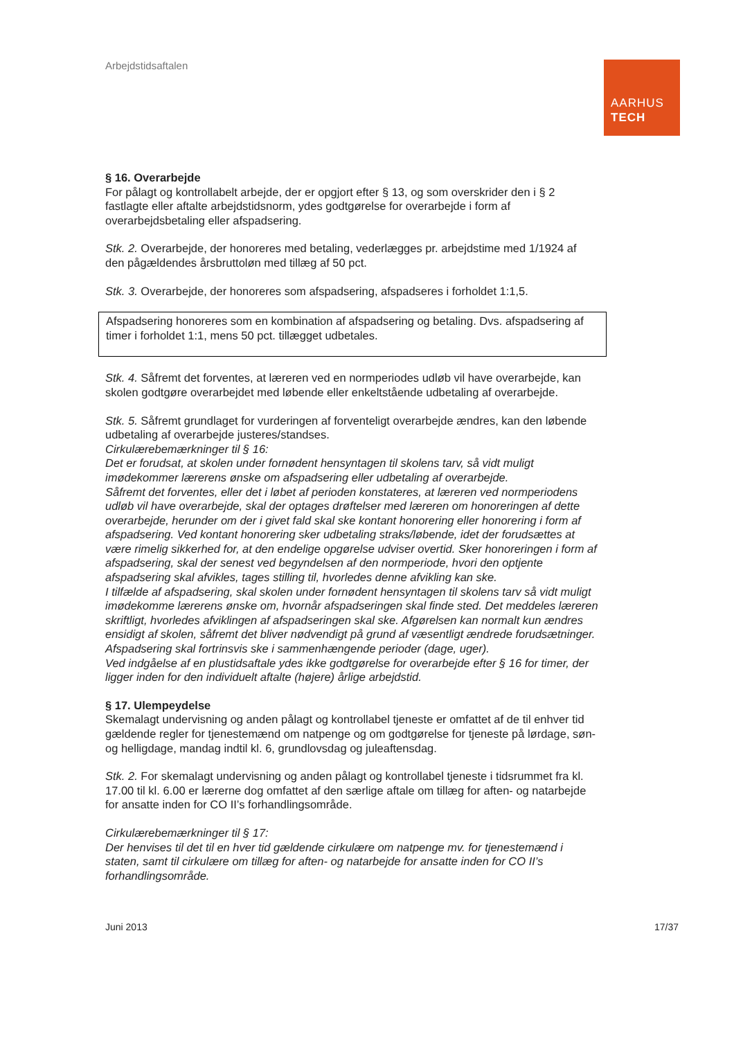Arbejdstidsaftalen
AARHUS
TECH
§ 16. Overarbejde
For pålagt og kontrollabelt arbejde, der er opgjort efter § 13, og som overskrider den i § 2 fastlagte eller aftalte arbejdstidsnorm, ydes godtgørelse for overarbejde i form af overarbejdsbetaling eller afspadsering.
Stk. 2. Overarbejde, der honoreres med betaling, vederlægges pr. arbejdstime med 1/1924 af den pågældendes årsbruttoløn med tillæg af 50 pct.
Stk. 3. Overarbejde, der honoreres som afspadsering, afspadseres i forholdet 1:1,5.
Afspadsering honoreres som en kombination af afspadsering og betaling. Dvs. afspadsering af timer i forholdet 1:1, mens 50 pct. tillægget udbetales.
Stk. 4. Såfremt det forventes, at læreren ved en normperiodes udløb vil have overarbejde, kan skolen godtgøre overarbejdet med løbende eller enkeltstående udbetaling af overarbejde.
Stk. 5. Såfremt grundlaget for vurderingen af forventeligt overarbejde ændres, kan den løbende udbetaling af overarbejde justeres/standses.
Cirkulærebemærkninger til § 16:
Det er forudsat, at skolen under fornødent hensyntagen til skolens tarv, så vidt muligt imødekommer lærerens ønske om afspadsering eller udbetaling af overarbejde.
Såfremt det forventes, eller det i løbet af perioden konstateres, at læreren ved normperiodens udløb vil have overarbejde, skal der optages drøftelser med læreren om honoreringen af dette overarbejde, herunder om der i givet fald skal ske kontant honorering eller honorering i form af afspadsering. Ved kontant honorering sker udbetaling straks/løbende, idet der forudsættes at være rimelig sikkerhed for, at den endelige opgørelse udviser overtid. Sker honoreringen i form af afspadsering, skal der senest ved begyndelsen af den normperiode, hvori den optjente afspadsering skal afvikles, tages stilling til, hvorledes denne afvikling kan ske.
I tilfælde af afspadsering, skal skolen under fornødent hensyntagen til skolens tarv så vidt muligt imødekomme lærerens ønske om, hvornår afspadseringen skal finde sted. Det meddeles læreren skriftligt, hvorledes afviklingen af afspadseringen skal ske. Afgørelsen kan normalt kun ændres ensidigt af skolen, såfremt det bliver nødvendigt på grund af væsentligt ændrede forudsætninger. Afspadsering skal fortrinsvis ske i sammenhængende perioder (dage, uger).
Ved indgåelse af en plustidsaftale ydes ikke godtgørelse for overarbejde efter § 16 for timer, der ligger inden for den individuelt aftalte (højere) årlige arbejdstid.
§ 17. Ulempeydelse
Skemalagt undervisning og anden pålagt og kontrollabel tjeneste er omfattet af de til enhver tid gældende regler for tjenestemænd om natpenge og om godtgørelse for tjeneste på lørdage, søn- og helligdage, mandag indtil kl. 6, grundlovsdag og juleaftensdag.
Stk. 2. For skemalagt undervisning og anden pålagt og kontrollabel tjeneste i tidsrummet fra kl. 17.00 til kl. 6.00 er lærerne dog omfattet af den særlige aftale om tillæg for aften- og natarbejde for ansatte inden for CO II’s forhandlingsområde.
Cirkulærebemærkninger til § 17:
Der henvises til det til en hver tid gældende cirkulære om natpenge mv. for tjenestemænd i staten, samt til cirkulære om tillæg for aften- og natarbejde for ansatte inden for CO II’s forhandlingsområde.
Juni 2013 17/37